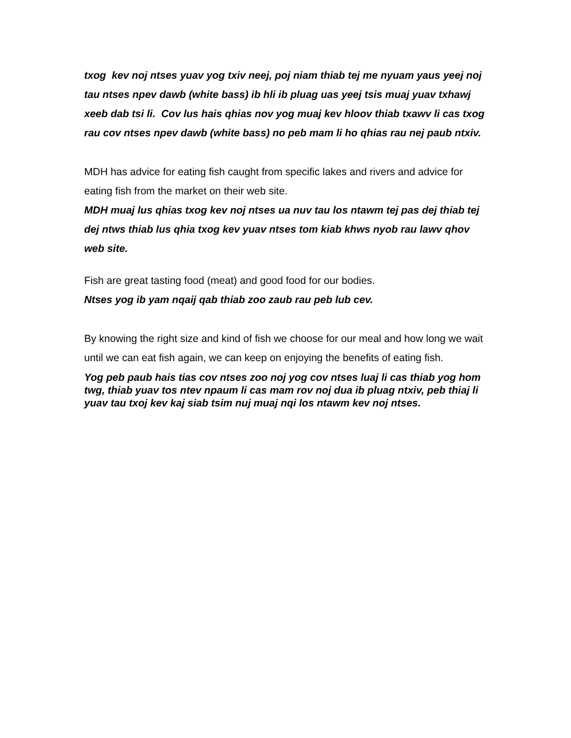txog kev noj ntses yuav yog txiv neej, poj niam thiab tej me nyuam yaus yeej noj tau ntses npev dawb (white bass) ib hli ib pluag uas yeej tsis muaj yuav txhawj xeeb dab tsi li. Cov lus hais qhias nov yog muaj kev hloov thiab txawv li cas txog rau cov ntses npev dawb (white bass) no peb mam li ho qhias rau nej paub ntxiv.
MDH has advice for eating fish caught from specific lakes and rivers and advice for eating fish from the market on their web site.
MDH muaj lus qhias txog kev noj ntses ua nuv tau los ntawm tej pas dej thiab tej dej ntws thiab lus qhia txog kev yuav ntses tom kiab khws nyob rau lawv qhov web site.
Fish are great tasting food (meat) and good food for our bodies.
Ntses yog ib yam nqaij qab thiab zoo zaub rau peb lub cev.
By knowing the right size and kind of fish we choose for our meal and how long we wait until we can eat fish again, we can keep on enjoying the benefits of eating fish.
Yog peb paub hais tias cov ntses zoo noj yog cov ntses luaj li cas thiab yog hom twg, thiab yuav tos ntev npaum li cas mam rov noj dua ib pluag ntxiv, peb thiaj li yuav tau txoj kev kaj siab tsim nuj muaj nqi los ntawm kev noj ntses.